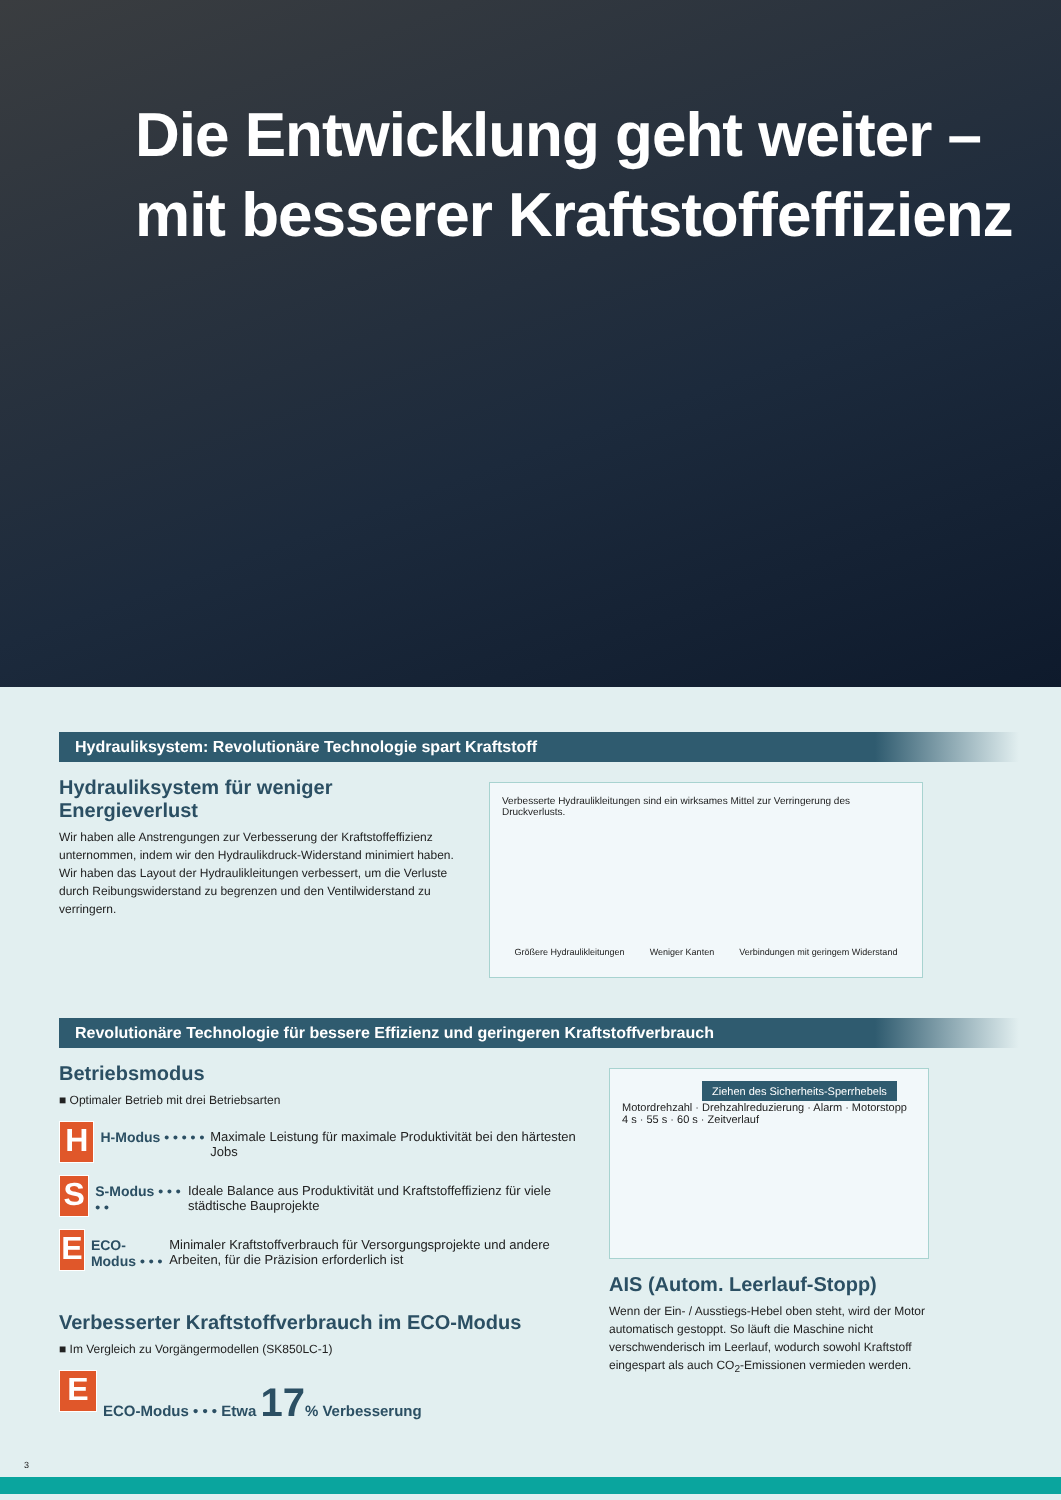Die Entwicklung geht weiter –
mit besserer Kraftstoffeffizienz
Hydrauliksystem: Revolutionäre Technologie spart Kraftstoff
Hydrauliksystem für weniger Energieverlust
Wir haben alle Anstrengungen zur Verbesserung der Kraftstoffeffizienz unternommen, indem wir den Hydraulikdruck-Widerstand minimiert haben. Wir haben das Layout der Hydraulikleitungen verbessert, um die Verluste durch Reibungswiderstand zu begrenzen und den Ventilwiderstand zu verringern.
Verbesserte Hydraulikleitungen sind ein wirksames Mittel zur Verringerung des Druckverlusts.
Größere Hydraulikleitungen Weniger Kanten Verbindungen mit geringem Widerstand
Revolutionäre Technologie für bessere Effizienz und geringeren Kraftstoffverbrauch
Betriebsmodus
■ Optimaler Betrieb mit drei Betriebsarten
H
H-Modus • • • • •
Maximale Leistung für maximale Produktivität bei den härtesten Jobs
S
S-Modus • • • • •
Ideale Balance aus Produktivität und Kraftstoffeffizienz für viele städtische Bauprojekte
E
ECO-Modus • • •
Minimaler Kraftstoffverbrauch für Versorgungsprojekte und andere Arbeiten, für die Präzision erforderlich ist
Verbesserter Kraftstoffverbrauch im ECO-Modus
■ Im Vergleich zu Vorgängermodellen (SK850LC-1)
E
ECO-Modus • • • Etwa 17% Verbesserung
Ziehen des Sicherheits-Sperrhebels
Motordrehzahl · Drehzahlreduzierung · Alarm · Motorstopp
4 s · 55 s · 60 s · Zeitverlauf
AIS (Autom. Leerlauf-Stopp)
Wenn der Ein- / Ausstiegs-Hebel oben steht, wird der Motor automatisch gestoppt. So läuft die Maschine nicht verschwenderisch im Leerlauf, wodurch sowohl Kraftstoff eingespart als auch CO<sub>2</sub>-Emissionen vermieden werden.
3